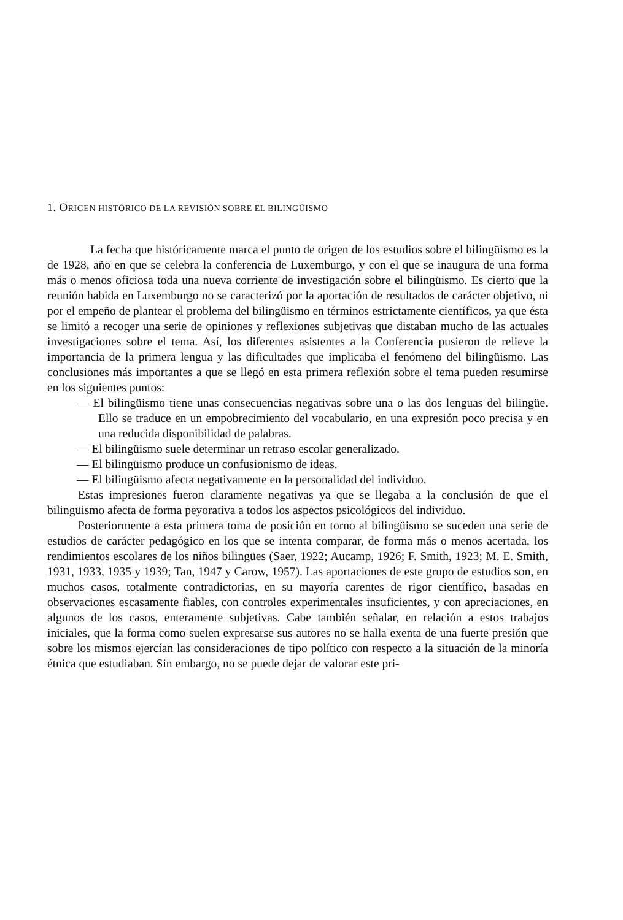1. ORIGEN HISTÓRICO DE LA REVISIÓN SOBRE EL BILINGÜISMO
La fecha que históricamente marca el punto de origen de los estudios sobre el bilingüismo es la de 1928, año en que se celebra la conferencia de Luxemburgo, y con el que se inaugura de una forma más o menos oficiosa toda una nueva corriente de investigación sobre el bilingüismo. Es cierto que la reunión habida en Luxemburgo no se caracterizó por la aportación de resultados de carácter objetivo, ni por el empeño de plantear el problema del bilingüismo en términos estrictamente científicos, ya que ésta se limitó a recoger una serie de opiniones y reflexiones subjetivas que distaban mucho de las actuales investigaciones sobre el tema. Así, los diferentes asistentes a la Conferencia pusieron de relieve la importancia de la primera lengua y las dificultades que implicaba el fenómeno del bilingüismo. Las conclusiones más importantes a que se llegó en esta primera reflexión sobre el tema pueden resumirse en los siguientes puntos:
— El bilingüismo tiene unas consecuencias negativas sobre una o las dos lenguas del bilingüe. Ello se traduce en un empobrecimiento del vocabulario, en una expresión poco precisa y en una reducida disponibilidad de palabras.
— El bilingüismo suele determinar un retraso escolar generalizado.
— El bilingüismo produce un confusionismo de ideas.
— El bilingüismo afecta negativamente en la personalidad del individuo.
Estas impresiones fueron claramente negativas ya que se llegaba a la conclusión de que el bilingüismo afecta de forma peyorativa a todos los aspectos psicológicos del individuo.
Posteriormente a esta primera toma de posición en torno al bilingüismo se suceden una serie de estudios de carácter pedagógico en los que se intenta comparar, de forma más o menos acertada, los rendimientos escolares de los niños bilingües (Saer, 1922; Aucamp, 1926; F. Smith, 1923; M. E. Smith, 1931, 1933, 1935 y 1939; Tan, 1947 y Carow, 1957). Las aportaciones de este grupo de estudios son, en muchos casos, totalmente contradictorias, en su mayoría carentes de rigor científico, basadas en observaciones escasamente fiables, con controles experimentales insuficientes, y con apreciaciones, en algunos de los casos, enteramente subjetivas. Cabe también señalar, en relación a estos trabajos iniciales, que la forma como suelen expresarse sus autores no se halla exenta de una fuerte presión que sobre los mismos ejercían las consideraciones de tipo político con respecto a la situación de la minoría étnica que estudiaban. Sin embargo, no se puede dejar de valorar este pri-